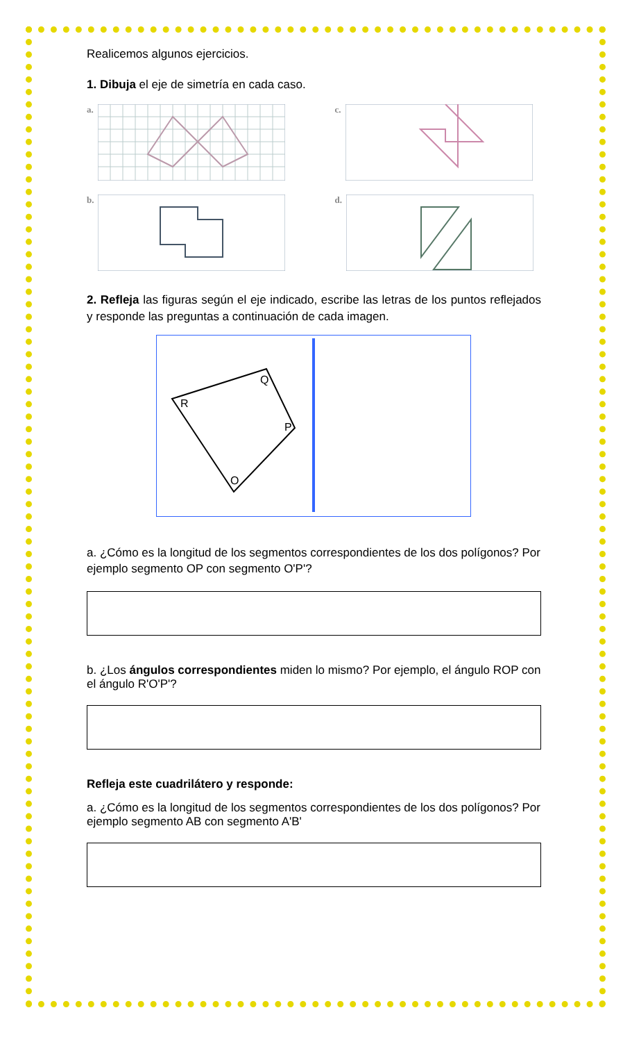Realicemos algunos ejercicios.
1. Dibuja el eje de simetría en cada caso.
a.
c.
b.
d.
2. Refleja las figuras según el eje indicado, escribe las letras de los puntos reflejados y responde las preguntas a continuación de cada imagen.
Q
R
P
O
a. ¿Cómo es la longitud de los segmentos correspondientes de los dos polígonos? Por ejemplo segmento OP con segmento O'P'?
b. ¿Los ángulos correspondientes miden lo mismo? Por ejemplo, el ángulo ROP con el ángulo R'O'P'?
Refleja este cuadrilátero y responde:
a. ¿Cómo es la longitud de los segmentos correspondientes de los dos polígonos? Por ejemplo segmento AB con segmento A'B'